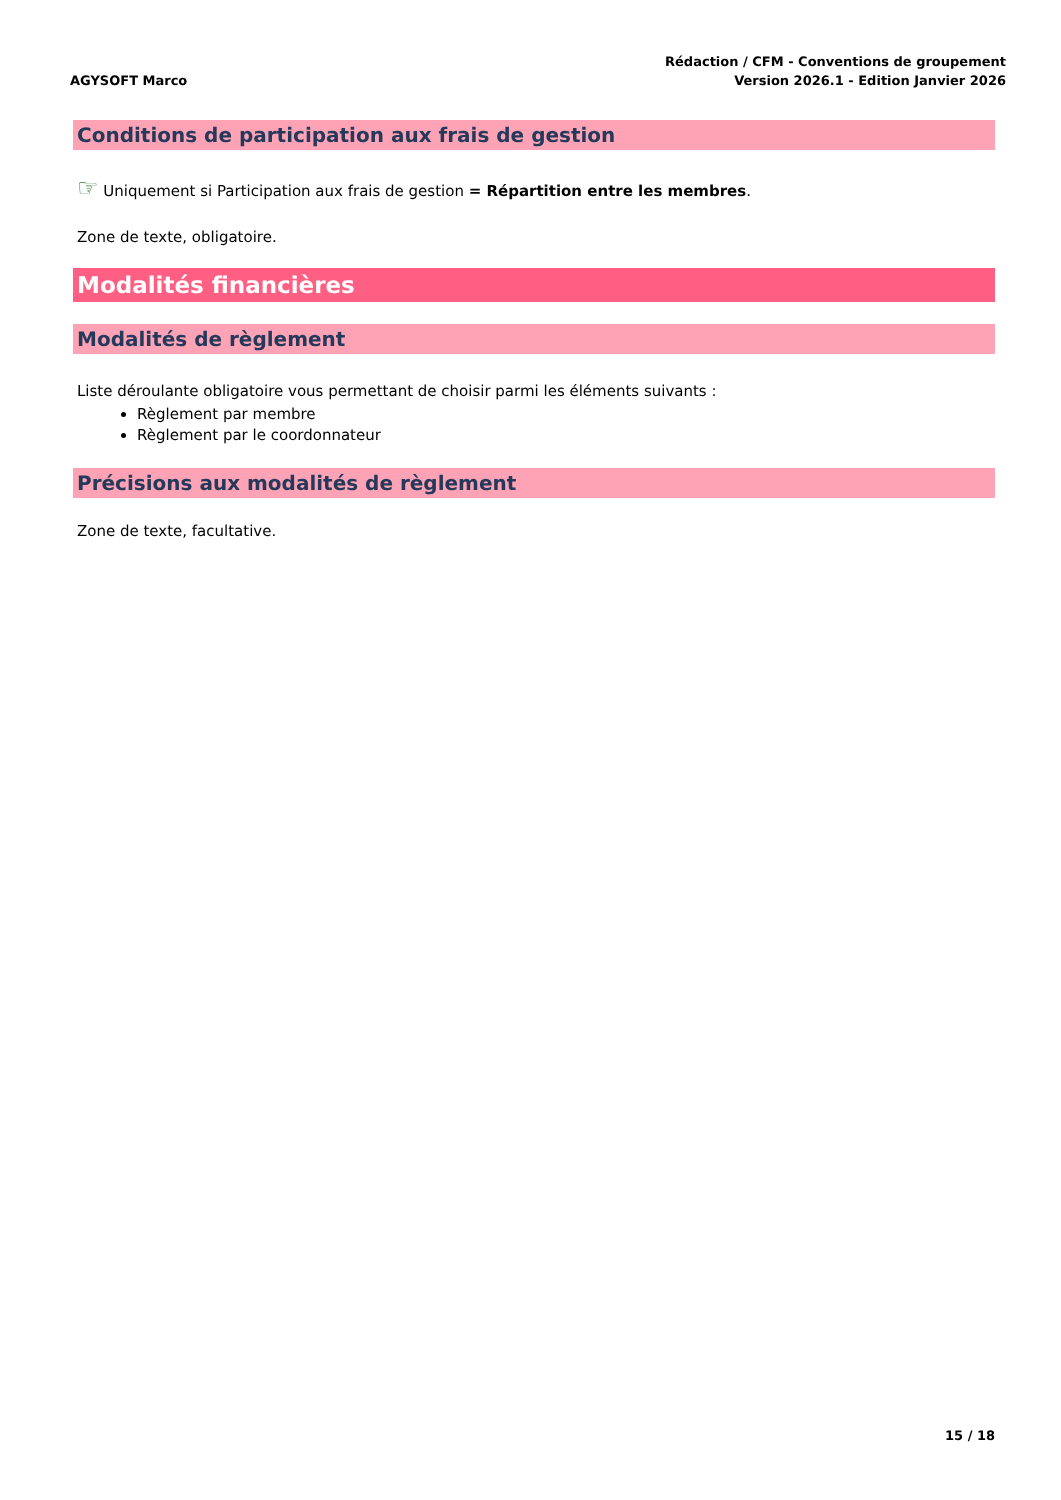AGYSOFT Marco
Rédaction / CFM - Conventions de groupement
Version 2026.1 - Edition Janvier 2026
Conditions de participation aux frais de gestion
☞ Uniquement si Participation aux frais de gestion = Répartition entre les membres.
Zone de texte, obligatoire.
Modalités financières
Modalités de règlement
Liste déroulante obligatoire vous permettant de choisir parmi les éléments suivants :
Règlement par membre
Règlement par le coordonnateur
Précisions aux modalités de règlement
Zone de texte, facultative.
15 / 18